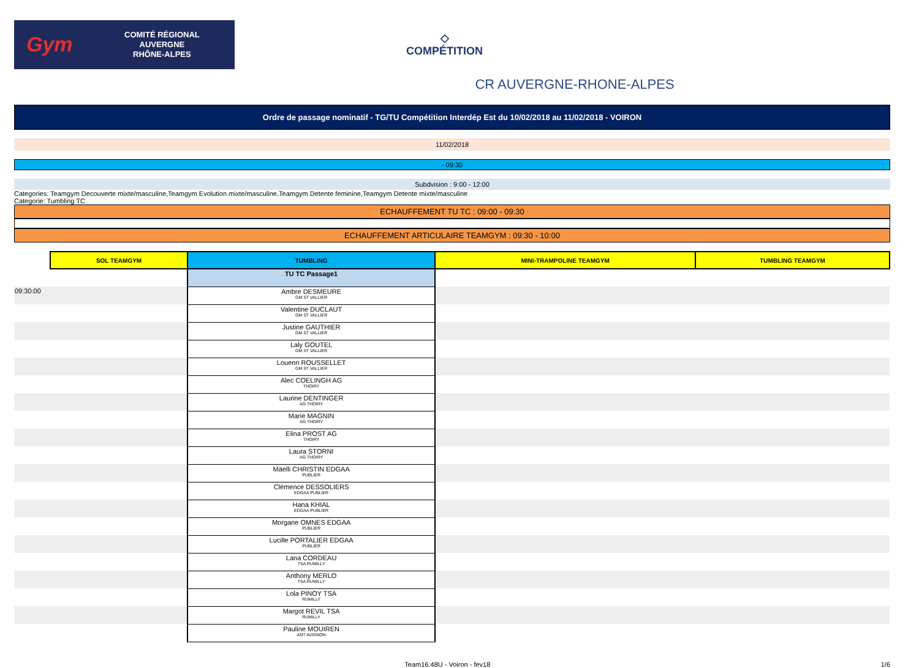Gym
COMITÉ RÉGIONAL
AUVERGNE
RHÔNE-ALPES
◇
COMPÉTITION
CR AUVERGNE-RHONE-ALPES
Ordre de passage nominatif - TG/TU Compétition Interdép Est du 10/02/2018 au 11/02/2018 - VOIRON
11/02/2018
- 09:30
Subdvision : 9:00 - 12:00
Categories: Teamgym Decouverte mixte/masculine,Teamgym Evolution mixte/masculine,Teamgym Detente feminine,Teamgym Detente mixte/masculine
Categorie: Tumbling TC
ECHAUFFEMENT TU TC : 09:00 - 09:30
ECHAUFFEMENT ARTICULAIRE TEAMGYM : 09:30 - 10:00
| | SOL TEAMGYM | TUMBLING | MINI-TRAMPOLINE TEAMGYM | TUMBLING TEAMGYM |
| | | TU TC Passage1 | | |
| 09:30:00 | | Ambre DESMEURE GM ST VALLIER | | |
| | | Valentine DUCLAUT GM ST VALLIER | | |
| | | Justine GAUTHIER GM ST VALLIER | | |
| | | Laly GOUTEL GM ST VALLIER | | |
| | | Louenn ROUSSELLET GM ST VALLIER | | |
| | | Alec COELINGH AG THOIRY | | |
| | | Laurine DENTINGER AG THOIRY | | |
| | | Marie MAGNIN AG THOIRY | | |
| | | Elina PROST AG THOIRY | | |
| | | Laura STORNI AG THOIRY | | |
| | | Mäelli CHRISTIN EDGAA PUBLIER | | |
| | | Clémence DESSOLIERS EDGAA PUBLIER | | |
| | | Hana KHIAL EDGAA PUBLIER | | |
| | | Morgane OMNES EDGAA PUBLIER | | |
| | | Lucille PORTALIER EDGAA PUBLIER | | |
| | | Lana CORDEAU TSA RUMILLY | | |
| | | Anthony MERLO TSA RUMILLY | | |
| | | Lola PINOY TSA RUMILLY | | |
| | | Margot REVIL TSA RUMILLY | | |
| | | Pauline MOUIREN ANT AVIGNON | | |
Team16:48U - Voiron - fev18 1/6